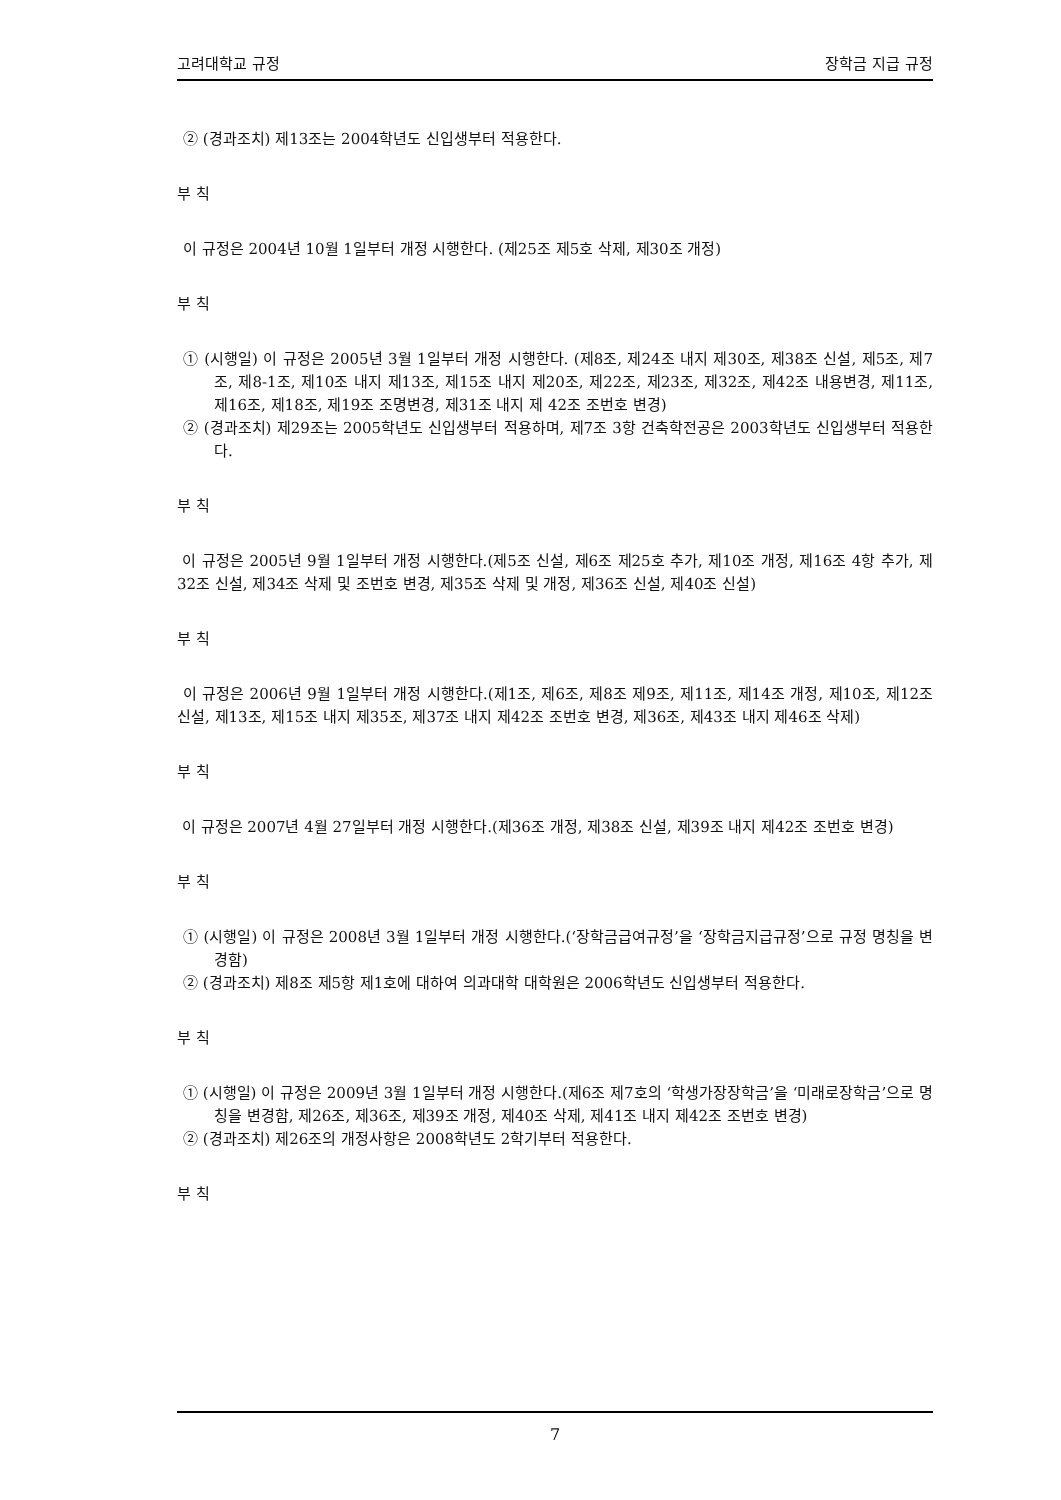고려대학교 규정 장학금 지급 규정
② (경과조치) 제13조는 2004학년도 신입생부터 적용한다.
부 칙
이 규정은 2004년 10월 1일부터 개정 시행한다. (제25조 제5호 삭제, 제30조 개정)
부 칙
① (시행일) 이 규정은 2005년 3월 1일부터 개정 시행한다. (제8조, 제24조 내지 제30조, 제38조 신설, 제5조, 제7조, 제8-1조, 제10조 내지 제13조, 제15조 내지 제20조, 제22조, 제23조, 제32조, 제42조 내용변경, 제11조, 제16조, 제18조, 제19조 조명변경, 제31조 내지 제 42조 조번호 변경)
② (경과조치) 제29조는 2005학년도 신입생부터 적용하며, 제7조 3항 건축학전공은 2003학년도 신입생부터 적용한다.
부 칙
이 규정은 2005년 9월 1일부터 개정 시행한다.(제5조 신설, 제6조 제25호 추가, 제10조 개정, 제16조 4항 추가, 제32조 신설, 제34조 삭제 및 조번호 변경, 제35조 삭제 및 개정, 제36조 신설, 제40조 신설)
부 칙
이 규정은 2006년 9월 1일부터 개정 시행한다.(제1조, 제6조, 제8조 제9조, 제11조, 제14조 개정, 제10조, 제12조 신설, 제13조, 제15조 내지 제35조, 제37조 내지 제42조 조번호 변경, 제36조, 제43조 내지 제46조 삭제)
부 칙
이 규정은 2007년 4월 27일부터 개정 시행한다.(제36조 개정, 제38조 신설, 제39조 내지 제42조 조번호 변경)
부 칙
① (시행일) 이 규정은 2008년 3월 1일부터 개정 시행한다.(‘장학금급여규정’을 ‘장학금지급규정’으로 규정 명칭을 변경함)
② (경과조치) 제8조 제5항 제1호에 대하여 의과대학 대학원은 2006학년도 신입생부터 적용한다.
부 칙
① (시행일) 이 규정은 2009년 3월 1일부터 개정 시행한다.(제6조 제7호의 ‘학생가장장학금’을 ‘미래로장학금’으로 명칭을 변경함, 제26조, 제36조, 제39조 개정, 제40조 삭제, 제41조 내지 제42조 조번호 변경)
② (경과조치) 제26조의 개정사항은 2008학년도 2학기부터 적용한다.
부 칙
7